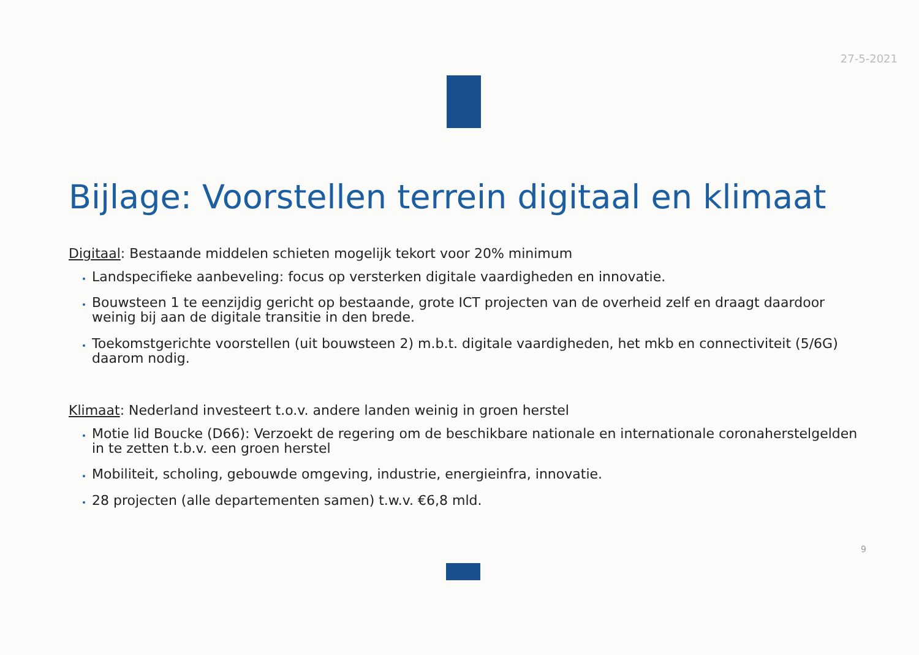27-5-2021
Bijlage: Voorstellen terrein digitaal en klimaat
Digitaal: Bestaande middelen schieten mogelijk tekort voor 20% minimum
Landspecifieke aanbeveling: focus op versterken digitale vaardigheden en innovatie.
Bouwsteen 1 te eenzijdig gericht op bestaande, grote ICT projecten van de overheid zelf en draagt daardoor weinig bij aan de digitale transitie in den brede.
Toekomstgerichte voorstellen (uit bouwsteen 2) m.b.t. digitale vaardigheden, het mkb en connectiviteit (5/6G) daarom nodig.
Klimaat: Nederland investeert t.o.v. andere landen weinig in groen herstel
Motie lid Boucke (D66): Verzoekt de regering om de beschikbare nationale en internationale coronaherstelgelden in te zetten t.b.v. een groen herstel
Mobiliteit, scholing, gebouwde omgeving, industrie, energieinfra, innovatie.
28 projecten (alle departementen samen) t.w.v. €6,8 mld.
9